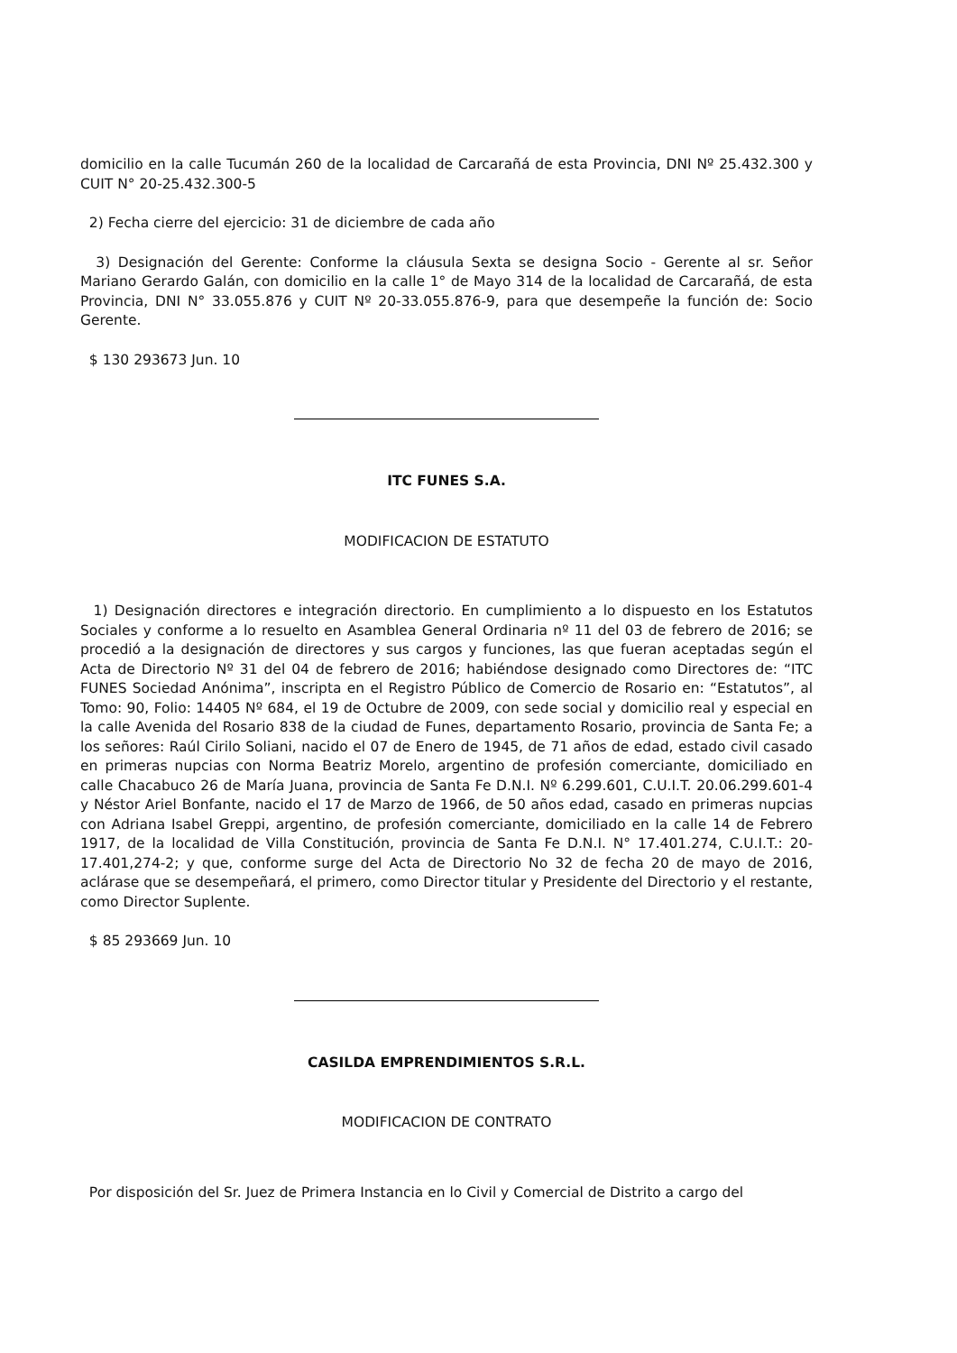domicilio en la calle Tucumán 260 de la localidad de Carcarañá de esta Provincia, DNI Nº 25.432.300 y CUIT N° 20-25.432.300-5
2) Fecha cierre del ejercicio: 31 de diciembre de cada año
3) Designación del Gerente: Conforme la cláusula Sexta se designa Socio - Gerente al sr. Señor Mariano Gerardo Galán, con domicilio en la calle 1° de Mayo 314 de la localidad de Carcarañá, de esta Provincia, DNI N° 33.055.876 y CUIT Nº 20-33.055.876-9, para que desempeñe la función de: Socio Gerente.
$ 130 293673 Jun. 10
ITC FUNES S.A.
MODIFICACION DE ESTATUTO
1) Designación directores e integración directorio. En cumplimiento a lo dispuesto en los Estatutos Sociales y conforme a lo resuelto en Asamblea General Ordinaria nº 11 del 03 de febrero de 2016; se procedió a la designación de directores y sus cargos y funciones, las que fueran aceptadas según el Acta de Directorio Nº 31 del 04 de febrero de 2016; habiéndose designado como Directores de: “ITC FUNES Sociedad Anónima”, inscripta en el Registro Público de Comercio de Rosario en: “Estatutos”, al Tomo: 90, Folio: 14405 Nº 684, el 19 de Octubre de 2009, con sede social y domicilio real y especial en la calle Avenida del Rosario 838 de la ciudad de Funes, departamento Rosario, provincia de Santa Fe; a los señores: Raúl Cirilo Soliani, nacido el 07 de Enero de 1945, de 71 años de edad, estado civil casado en primeras nupcias con Norma Beatriz Morelo, argentino de profesión comerciante, domiciliado en calle Chacabuco 26 de María Juana, provincia de Santa Fe D.N.I. Nº 6.299.601, C.U.I.T. 20.06.299.601-4 y Néstor Ariel Bonfante, nacido el 17 de Marzo de 1966, de 50 años edad, casado en primeras nupcias con Adriana Isabel Greppi, argentino, de profesión comerciante, domiciliado en la calle 14 de Febrero 1917, de la localidad de Villa Constitución, provincia de Santa Fe D.N.I. N° 17.401.274, C.U.I.T.: 20-17.401,274-2; y que, conforme surge del Acta de Directorio No 32 de fecha 20 de mayo de 2016, aclárase que se desempeñará, el primero, como Director titular y Presidente del Directorio y el restante, como Director Suplente.
$ 85 293669 Jun. 10
CASILDA EMPRENDIMIENTOS S.R.L.
MODIFICACION DE CONTRATO
Por disposición del Sr. Juez de Primera Instancia en lo Civil y Comercial de Distrito a cargo del